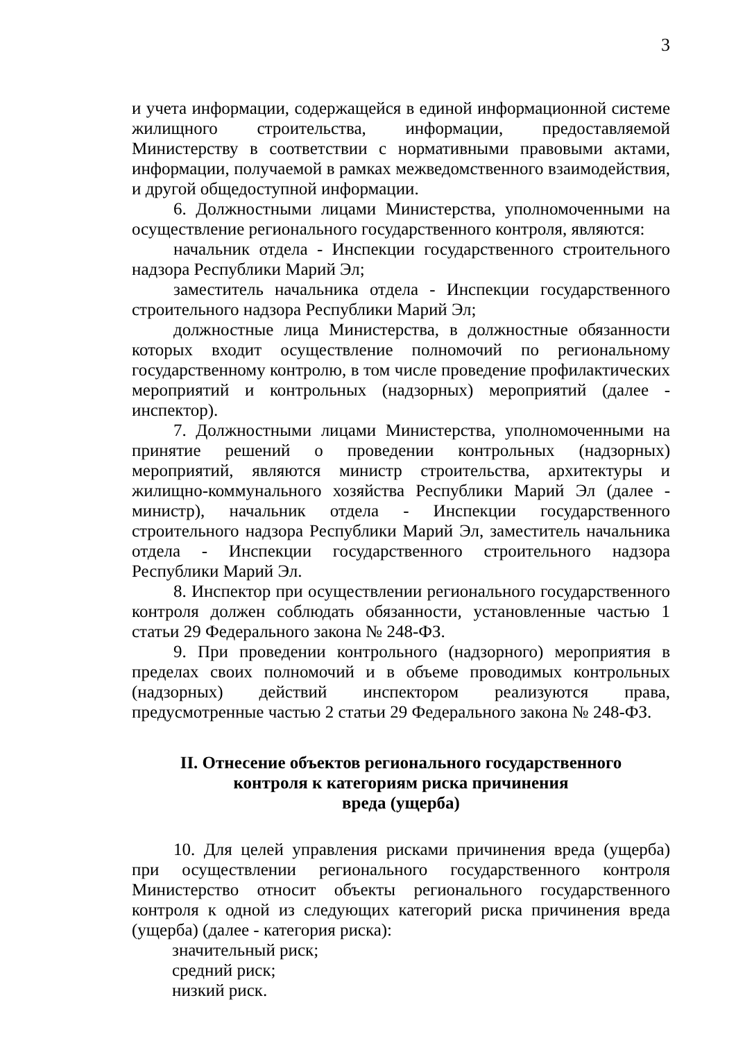3
и учета информации, содержащейся в единой информационной системе жилищного строительства, информации, предоставляемой Министерству в соответствии с нормативными правовыми актами, информации, получаемой в рамках межведомственного взаимодействия, и другой общедоступной информации.
6. Должностными лицами Министерства, уполномоченными на осуществление регионального государственного контроля, являются:
начальник отдела - Инспекции государственного строительного надзора Республики Марий Эл;
заместитель начальника отдела - Инспекции государственного строительного надзора Республики Марий Эл;
должностные лица Министерства, в должностные обязанности которых входит осуществление полномочий по региональному государственному контролю, в том числе проведение профилактических мероприятий и контрольных (надзорных) мероприятий (далее - инспектор).
7. Должностными лицами Министерства, уполномоченными на принятие решений о проведении контрольных (надзорных) мероприятий, являются министр строительства, архитектуры и жилищно-коммунального хозяйства Республики Марий Эл (далее - министр), начальник отдела - Инспекции государственного строительного надзора Республики Марий Эл, заместитель начальника отдела - Инспекции государственного строительного надзора Республики Марий Эл.
8. Инспектор при осуществлении регионального государственного контроля должен соблюдать обязанности, установленные частью 1 статьи 29 Федерального закона № 248-ФЗ.
9. При проведении контрольного (надзорного) мероприятия в пределах своих полномочий и в объеме проводимых контрольных (надзорных) действий инспектором реализуются права, предусмотренные частью 2 статьи 29 Федерального закона № 248-ФЗ.
II. Отнесение объектов регионального государственного
контроля к категориям риска причинения
вреда (ущерба)
10. Для целей управления рисками причинения вреда (ущерба) при осуществлении регионального государственного контроля Министерство относит объекты регионального государственного контроля к одной из следующих категорий риска причинения вреда (ущерба) (далее - категория риска):
значительный риск;
средний риск;
низкий риск.